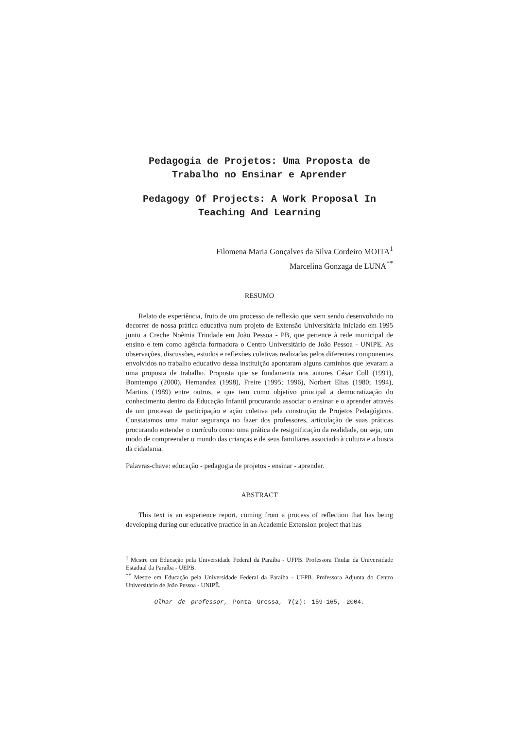Pedagogia de Projetos: Uma Proposta de Trabalho no Ensinar e Aprender
Pedagogy Of Projects: A Work Proposal In Teaching And Learning
Filomena Maria Gonçalves da Silva Cordeiro MOITA<sup>1</sup>
Marcelina Gonzaga de LUNA<sup>**</sup>
RESUMO
Relato de experiência, fruto de um processo de reflexão que vem sendo desenvolvido no decorrer de nossa prática educativa num projeto de Extensão Universitária iniciado em 1995 junto a Creche Noêmia Trindade em João Pessoa - PB, que pertence à rede municipal de ensino e tem como agência formadora o Centro Universitário de João Pessoa - UNIPE. As observações, discussões, estudos e reflexões coletivas realizadas pelos diferentes componentes envolvidos no trabalho educativo dessa instituição apontaram alguns caminhos que levaram a uma proposta de trabalho. Proposta que se fundamenta nos autores César Coll (1991), Bomtempo (2000), Hernandez (1998), Freire (1995; 1996), Norbert Elias (1980; 1994), Martins (1989) entre outros, e que tem como objetivo principal a democratização do conhecimento dentro da Educação Infantil procurando associar o ensinar e o aprender através de um processo de participação e ação coletiva pela construção de Projetos Pedagógicos. Constatamos uma maior segurança no fazer dos professores, articulação de suas práticas procurando entender o currículo como uma prática de resignificação da realidade, ou seja, um modo de compreender o mundo das crianças e de seus familiares associado à cultura e a busca da cidadania.
Palavras-chave: educação - pedagogia de projetos - ensinar - aprender.
ABSTRACT
This text is an experience report, coming from a process of reflection that has being developing during our educative practice in an Academic Extension project that has
<sup>1</sup> Mestre em Educação pela Universidade Federal da Paraíba - UFPB. Professora Titular da Universidade Estadual da Paraíba - UEPB.
<sup>**</sup> Mestre em Educação pela Universidade Federal da Paraíba - UFPB. Professora Adjunta do Centro Universitário de João Pessoa - UNIPÊ.
Olhar de professor, Ponta Grossa, 7(2): 159-165, 2004.